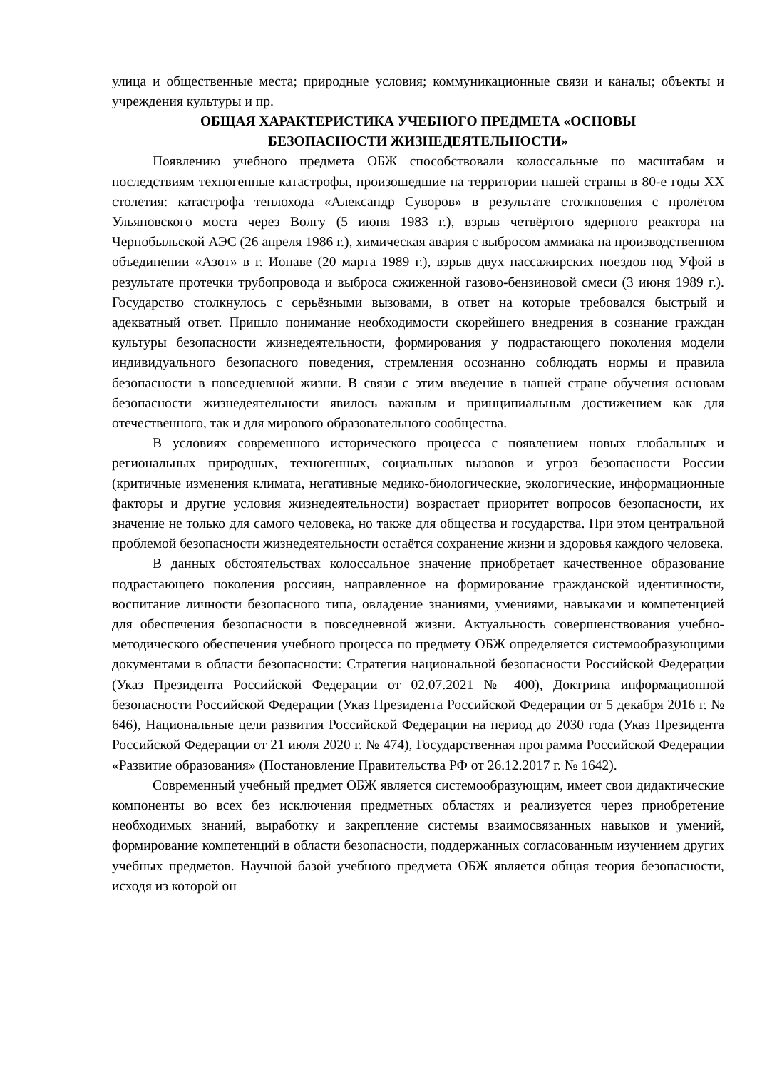улица и общественные места; природные условия; коммуникационные связи и каналы; объекты и учреждения культуры и пр.
ОБЩАЯ ХАРАКТЕРИСТИКА УЧЕБНОГО ПРЕДМЕТА «ОСНОВЫ
БЕЗОПАСНОСТИ ЖИЗНЕДЕЯТЕЛЬНОСТИ»
Появлению учебного предмета ОБЖ способствовали колоссальные по масштабам и последствиям техногенные катастрофы, произошедшие на территории нашей страны в 80-е годы XX столетия: катастрофа теплохода «Александр Суворов» в результате столкновения с пролётом Ульяновского моста через Волгу (5 июня 1983 г.), взрыв четвёртого ядерного реактора на Чернобыльской АЭС (26 апреля 1986 г.), химическая авария с выбросом аммиака на производственном объединении «Азот» в г. Ионаве (20 марта 1989 г.), взрыв двух пассажирских поездов под Уфой в результате протечки трубопровода и выброса сжиженной газово-бензиновой смеси (3 июня 1989 г.). Государство столкнулось с серьёзными вызовами, в ответ на которые требовался быстрый и адекватный ответ. Пришло понимание необходимости скорейшего внедрения в сознание граждан культуры безопасности жизнедеятельности, формирования у подрастающего поколения модели индивидуального безопасного поведения, стремления осознанно соблюдать нормы и правила безопасности в повседневной жизни. В связи с этим введение в нашей стране обучения основам безопасности жизнедеятельности явилось важным и принципиальным достижением как для отечественного, так и для мирового образовательного сообщества.
В условиях современного исторического процесса с появлением новых глобальных и региональных природных, техногенных, социальных вызовов и угроз безопасности России (критичные изменения климата, негативные медико-биологические, экологические, информационные факторы и другие условия жизнедеятельности) возрастает приоритет вопросов безопасности, их значение не только для самого человека, но также для общества и государства. При этом центральной проблемой безопасности жизнедеятельности остаётся сохранение жизни и здоровья каждого человека.
В данных обстоятельствах колоссальное значение приобретает качественное образование подрастающего поколения россиян, направленное на формирование гражданской идентичности, воспитание личности безопасного типа, овладение знаниями, умениями, навыками и компетенцией для обеспечения безопасности в повседневной жизни. Актуальность совершенствования учебно-методического обеспечения учебного процесса по предмету ОБЖ определяется системообразующими документами в области безопасности: Стратегия национальной безопасности Российской Федерации (Указ Президента Российской Федерации от 02.07.2021 № 400), Доктрина информационной безопасности Российской Федерации (Указ Президента Российской Федерации от 5 декабря 2016 г. № 646), Национальные цели развития Российской Федерации на период до 2030 года (Указ Президента Российской Федерации от 21 июля 2020 г. № 474), Государственная программа Российской Федерации «Развитие образования» (Постановление Правительства РФ от 26.12.2017 г. № 1642).
Современный учебный предмет ОБЖ является системообразующим, имеет свои дидактические компоненты во всех без исключения предметных областях и реализуется через приобретение необходимых знаний, выработку и закрепление системы взаимосвязанных навыков и умений, формирование компетенций в области безопасности, поддержанных согласованным изучением других учебных предметов. Научной базой учебного предмета ОБЖ является общая теория безопасности, исходя из которой он